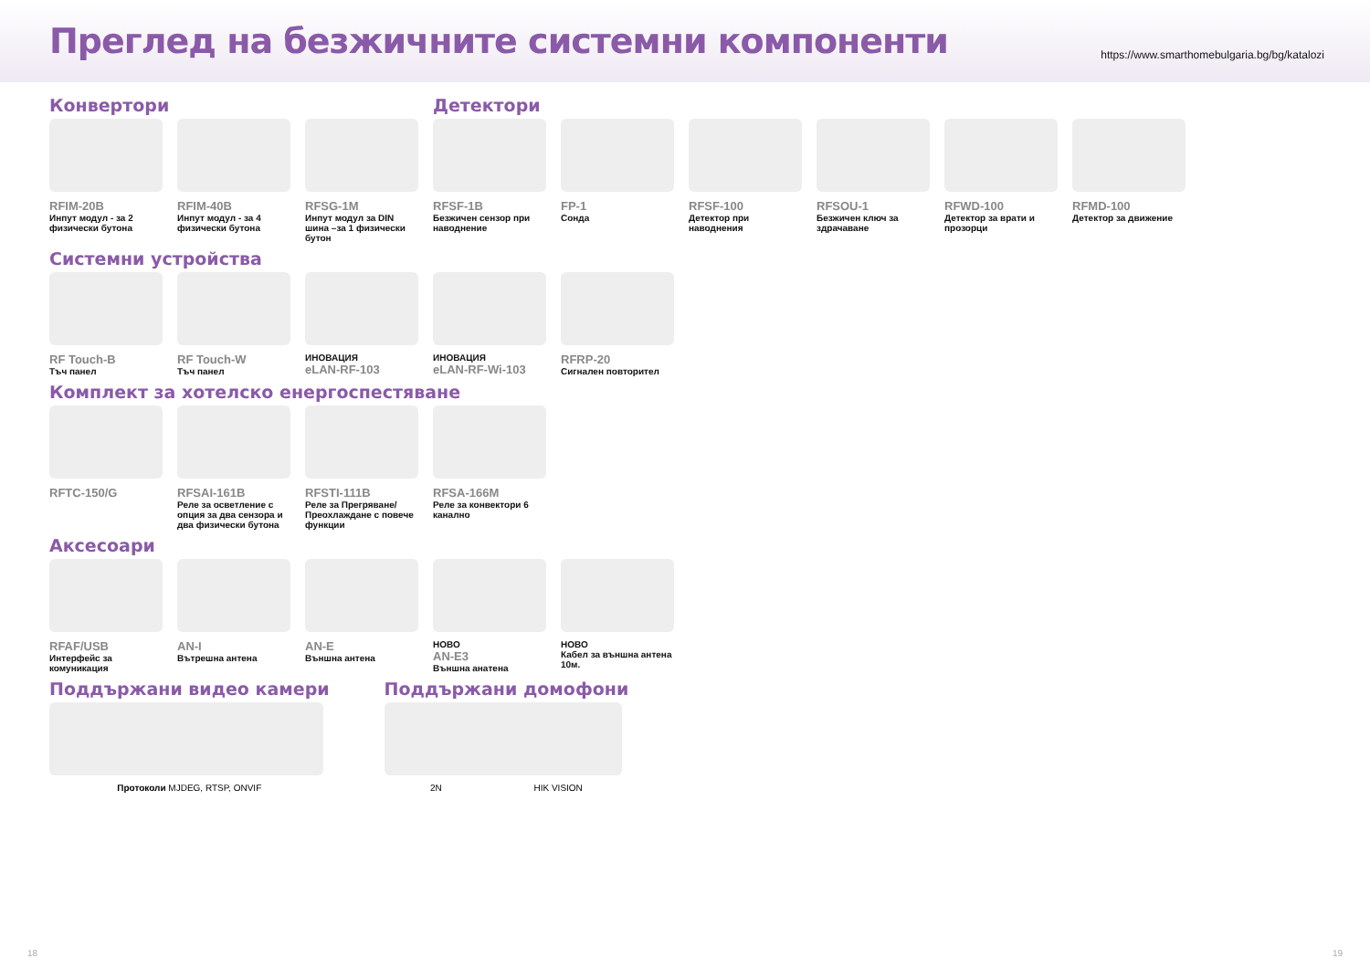Преглед на безжичните системни компоненти
https://www.smarthomebulgaria.bg/bg/katalozi
Конвертори
RFIM-20B
Инпут модул - за 2 физически бутона
RFIM-40B
Инпут модул - за 4 физически бутона
RFSG-1M
Инпут модул за DIN шина –за 1 физически бутон
Детектори
RFSF-1B
Безжичен сензор при наводнение
FP-1
Сонда
RFSF-100
Детектор при наводнения
RFSOU-1
Безжичен ключ за здрачаване
RFWD-100
Детектор за врати и прозорци
RFMD-100
Детектор за движение
Системни устройства
RF Touch-B
Тъч панел
RF Touch-W
Тъч панел
ИНОВАЦИЯ
eLAN-RF-103
ИНОВАЦИЯ
eLAN-RF-Wi-103
RFRP-20
Сигнален повторител
Комплект за хотелско енергоспестяване
RFTC-150/G RFSAI-161B
Реле за осветление с опция за два сензора и два физически бутона
RFSTI-111B
Реле за Прегряване/ Преохлаждане с повече функции
RFSA-166M
Реле за конвектори 6 канално
Аксесоари
RFAF/USB
Интерфейс за комуникация
AN-I
Вътрешна антена
AN-E
Външна антена
НОВО
AN-E3
Външна анатена
НОВО
Кабел за външна антена 10м.
Поддържани видео камери
Протоколи MJDEG, RTSP, ONVIF
Поддържани домофони
2N HIK VISION
18 19